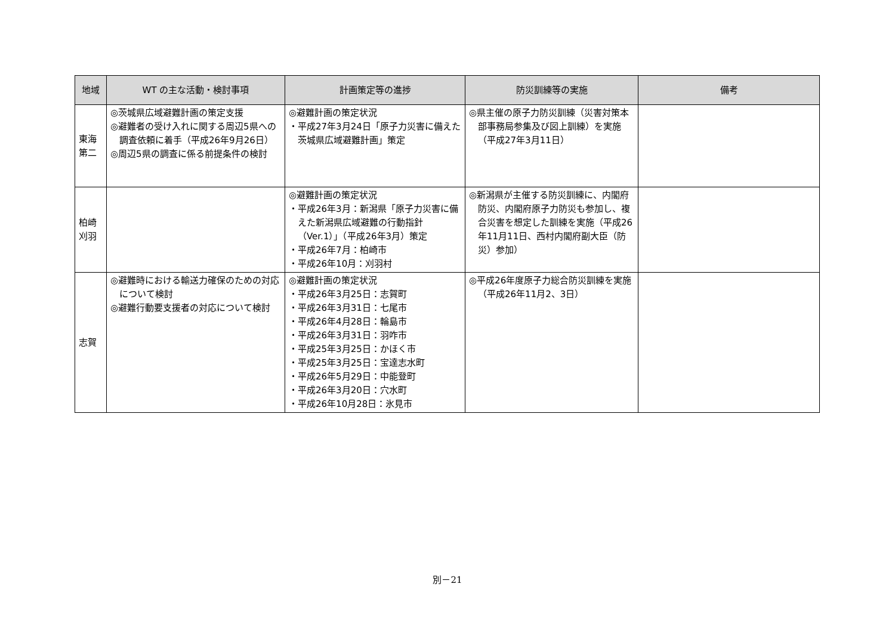| 地域 | WT の主な活動・検討事項 | 計画策定等の進捗 | 防災訓練等の実施 | 備考 |
| --- | --- | --- | --- | --- |
| 東海 第二 | ◎茨城県広域避難計画の策定支援 ◎避難者の受け入れに関する周辺5県への調査依頼に着手（平成26年9月26日） ◎周辺5県の調査に係る前提条件の検討 | ◎避難計画の策定状況 ・平成27年3月24日「原子力災害に備えた茨城県広域避難計画」策定 | ◎県主催の原子力防災訓練（災害対策本部事務局参集及び図上訓練）を実施（平成27年3月11日） | |
| 柏崎 刈羽 | | ◎避難計画の策定状況 ・平成26年3月：新潟県「原子力災害に備えた新潟県広域避難の行動指針（Ver.1）」（平成26年3月）策定 ・平成26年7月：柏崎市 ・平成26年10月：刈羽村 | ◎新潟県が主催する防災訓練に、内閣府防災、内閣府原子力防災も参加し、複合災害を想定した訓練を実施（平成26年11月11日、西村内閣府副大臣（防災）参加） | |
| 志賀 | ◎避難時における輸送力確保のための対応について検討 ◎避難行動要支援者の対応について検討 | ◎避難計画の策定状況 ・平成26年3月25日：志賀町 ・平成26年3月31日：七尾市 ・平成26年4月28日：輪島市 ・平成26年3月31日：羽咋市 ・平成25年3月25日：かほく市 ・平成25年3月25日：宝達志水町 ・平成26年5月29日：中能登町 ・平成26年3月20日：穴水町 ・平成26年10月28日：氷見市 | ◎平成26年度原子力総合防災訓練を実施（平成26年11月2、3日） | |
別－21